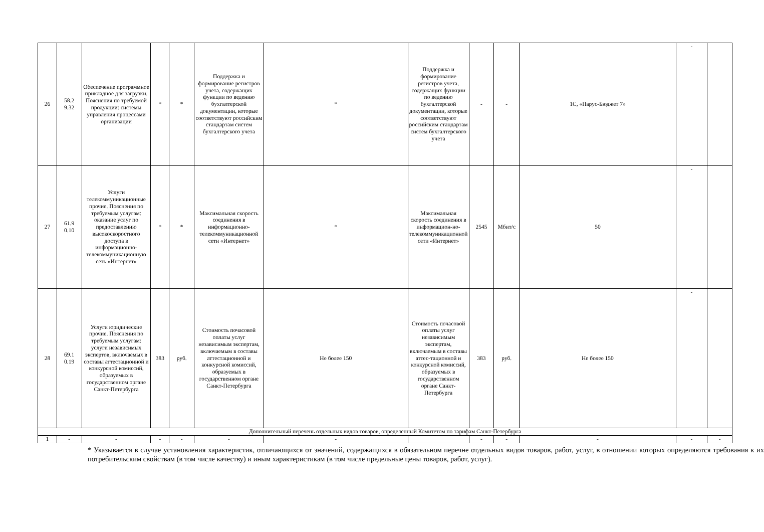| 26 | 58.2 9.32 | Обеспечение программное прикладное для загрузки. Пояснения по требуемой продукции: системы управления процессами организации | * | * | Поддержка и формирование регистров учета, содержащих функции по ведению бухгалтерской документации, которые соответствуют российским стандартам систем бухгалтерского учета | * | Поддержка и формирование регистров учета, содержащих функции по ведению бухгалтерской документации, которые соответствуют российским стандартам систем бухгалтерского учета | - | - | 1С, «Парус-Бюджет 7» | - | |
| 27 | 61.9 0.10 | Услуги телекоммуникационные прочие. Пояснения по требуемым услугам: оказание услуг по предоставлению высокоскоростного доступа в информационно-телекоммуникационную сеть «Интернет» | * | * | Максимальная скорость соединения в информационно-телекоммуникационной сети «Интернет» | * | Максимальная скорость соединения в информацион-но-телекоммуникационной сети «Интернет» | 2545 | Мбит/с | 50 | - | |
| 28 | 69.1 0.19 | Услуги юридические прочие. Пояснения по требуемым услугам: услуги независимых экспертов, включаемых в составы аттестационной и конкурсной комиссий, образуемых в государственном органе Санкт-Петербурга | 383 | руб. | Стоимость почасовой оплаты услуг независимым экспертам, включаемым в составы аттестационной и конкурсной комиссий, образуемых в государственном органе Санкт-Петербурга | Не более 150 | Стоимость почасовой оплаты услуг независимым экспертам, включаемым в составы аттес-тационной и конкурсной комиссий, образуемых в государственном органе Санкт-Петербурга | 383 | руб. | Не более 150 | - | |
| Дополнительный перечень отдельных видов товаров, определенный Комитетом по тарифам Санкт-Петербурга | | | | | | | | | | | | |
| 1 | - | - | - | - | - | - | | - | - | - | - | - |
* Указывается в случае установления характеристик, отличающихся от значений, содержащихся в обязательном перечне отдельных видов товаров, работ, услуг, в отношении которых определяются требования к их потребительским свойствам (в том числе качеству) и иным характеристикам (в том числе предельные цены товаров, работ, услуг).